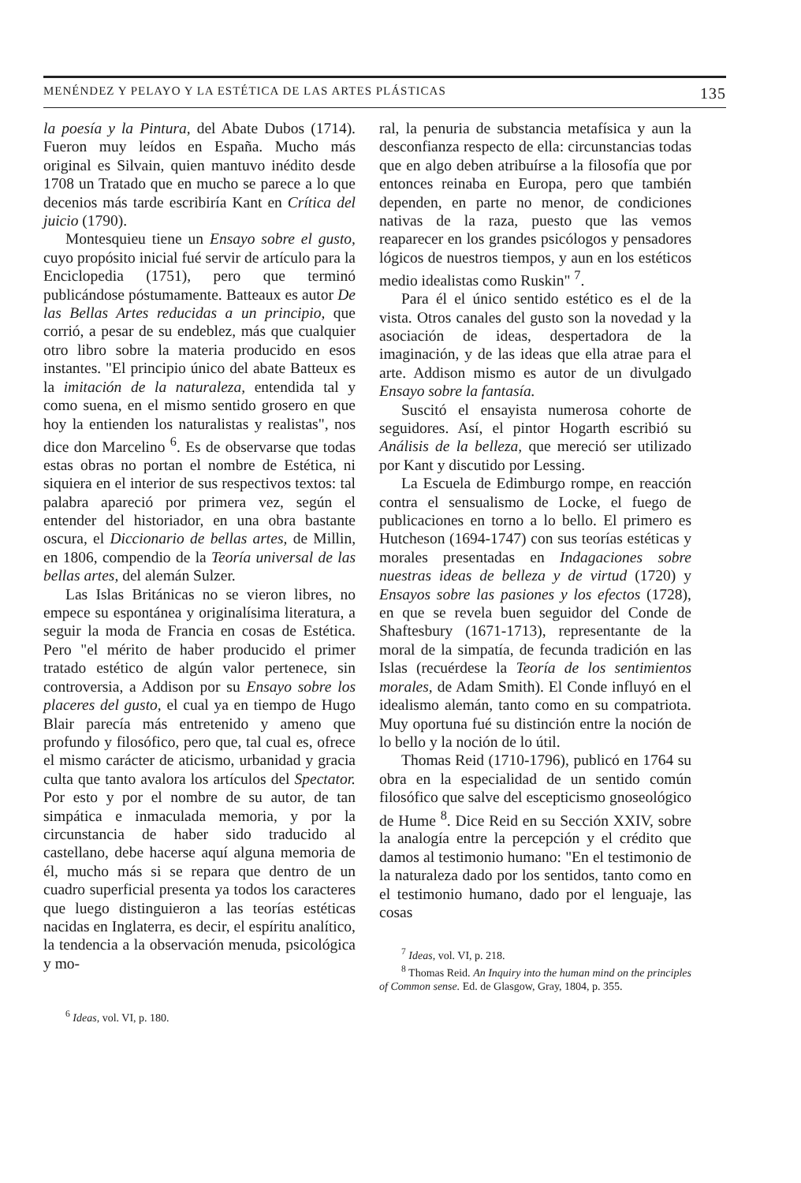MENÉNDEZ Y PELAYO Y LA ESTÉTICA DE LAS ARTES PLÁSTICAS 135
la poesía y la Pintura, del Abate Dubos (1714). Fueron muy leídos en España. Mucho más original es Silvain, quien mantuvo inédito desde 1708 un Tratado que en mucho se parece a lo que decenios más tarde escribiría Kant en Crítica del juicio (1790).
Montesquieu tiene un Ensayo sobre el gusto, cuyo propósito inicial fué servir de artículo para la Enciclopedia (1751), pero que terminó publicándose póstumamente. Batteaux es autor De las Bellas Artes reducidas a un principio, que corrió, a pesar de su endeblez, más que cualquier otro libro sobre la materia producido en esos instantes. "El principio único del abate Batteux es la imitación de la naturaleza, entendida tal y como suena, en el mismo sentido grosero en que hoy la entienden los naturalistas y realistas", nos dice don Marcelino <sup>6</sup>. Es de observarse que todas estas obras no portan el nombre de Estética, ni siquiera en el interior de sus respectivos textos: tal palabra apareció por primera vez, según el entender del historiador, en una obra bastante oscura, el Diccionario de bellas artes, de Millin, en 1806, compendio de la Teoría universal de las bellas artes, del alemán Sulzer.
Las Islas Británicas no se vieron libres, no empece su espontánea y originalísima literatura, a seguir la moda de Francia en cosas de Estética. Pero "el mérito de haber producido el primer tratado estético de algún valor pertenece, sin controversia, a Addison por su Ensayo sobre los placeres del gusto, el cual ya en tiempo de Hugo Blair parecía más entretenido y ameno que profundo y filosófico, pero que, tal cual es, ofrece el mismo carácter de aticismo, urbanidad y gracia culta que tanto avalora los artículos del Spectator. Por esto y por el nombre de su autor, de tan simpática e inmaculada memoria, y por la circunstancia de haber sido traducido al castellano, debe hacerse aquí alguna memoria de él, mucho más si se repara que dentro de un cuadro superficial presenta ya todos los caracteres que luego distinguieron a las teorías estéticas nacidas en Inglaterra, es decir, el espíritu analítico, la tendencia a la observación menuda, psicológica y mo-
<sup>6</sup> Ideas, vol. VI, p. 180.
ral, la penuria de substancia metafísica y aun la desconfianza respecto de ella: circunstancias todas que en algo deben atribuírse a la filosofía que por entonces reinaba en Europa, pero que también dependen, en parte no menor, de condiciones nativas de la raza, puesto que las vemos reaparecer en los grandes psicólogos y pensadores lógicos de nuestros tiempos, y aun en los estéticos medio idealistas como Ruskin" <sup>7</sup>.
Para él el único sentido estético es el de la vista. Otros canales del gusto son la novedad y la asociación de ideas, despertadora de la imaginación, y de las ideas que ella atrae para el arte. Addison mismo es autor de un divulgado Ensayo sobre la fantasía.
Suscitó el ensayista numerosa cohorte de seguidores. Así, el pintor Hogarth escribió su Análisis de la belleza, que mereció ser utilizado por Kant y discutido por Lessing.
La Escuela de Edimburgo rompe, en reacción contra el sensualismo de Locke, el fuego de publicaciones en torno a lo bello. El primero es Hutcheson (1694-1747) con sus teorías estéticas y morales presentadas en Indagaciones sobre nuestras ideas de belleza y de virtud (1720) y Ensayos sobre las pasiones y los efectos (1728), en que se revela buen seguidor del Conde de Shaftesbury (1671-1713), representante de la moral de la simpatía, de fecunda tradición en las Islas (recuérdese la Teoría de los sentimientos morales, de Adam Smith). El Conde influyó en el idealismo alemán, tanto como en su compatriota. Muy oportuna fué su distinción entre la noción de lo bello y la noción de lo útil.
Thomas Reid (1710-1796), publicó en 1764 su obra en la especialidad de un sentido común filosófico que salve del escepticismo gnoseológico de Hume <sup>8</sup>. Dice Reid en su Sección XXIV, sobre la analogía entre la percepción y el crédito que damos al testimonio humano: "En el testimonio de la naturaleza dado por los sentidos, tanto como en el testimonio humano, dado por el lenguaje, las cosas
<sup>7</sup> Ideas, vol. VI, p. 218.
<sup>8</sup> Thomas Reid. An Inquiry into the human mind on the principles of Common sense. Ed. de Glasgow, Gray, 1804, p. 355.